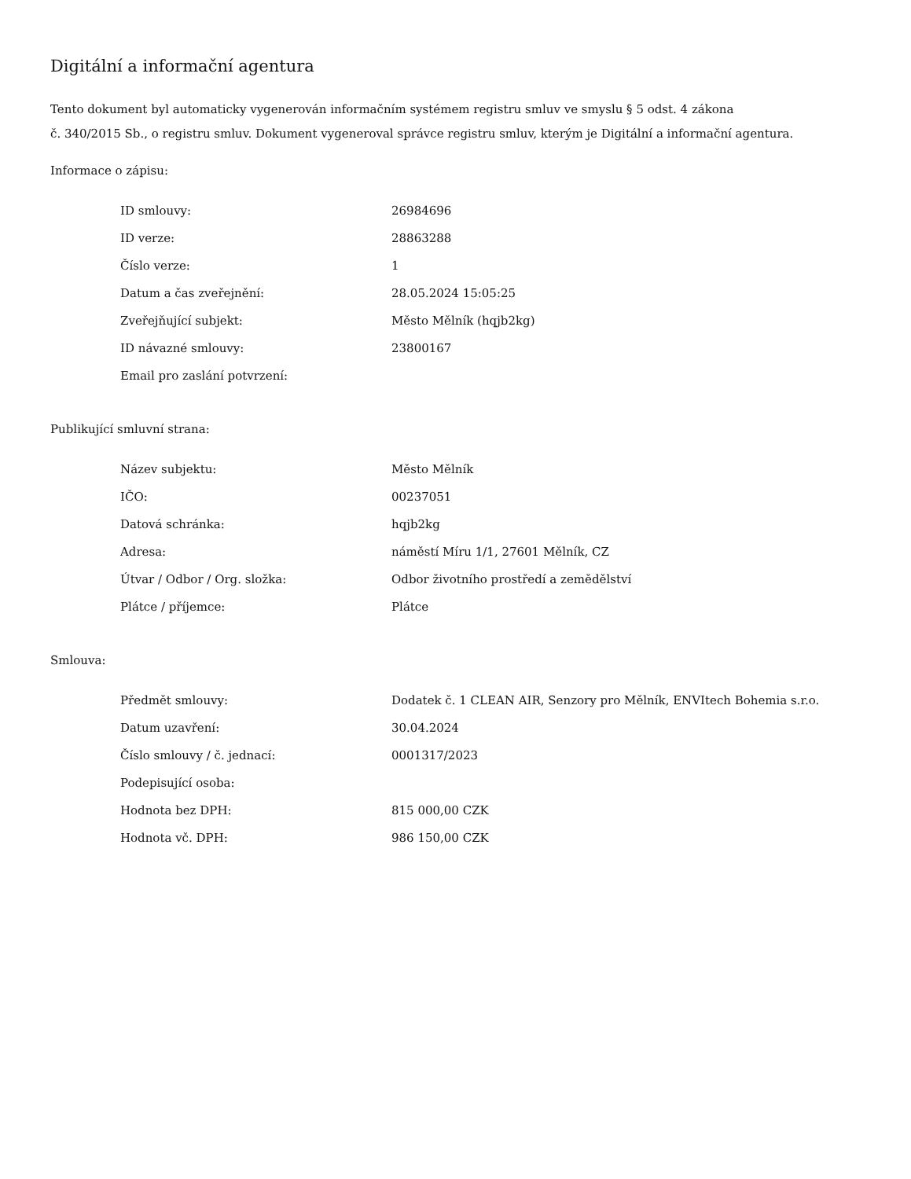Digitální a informační agentura
Tento dokument byl automaticky vygenerován informačním systémem registru smluv ve smyslu § 5 odst. 4 zákona
č. 340/2015 Sb., o registru smluv. Dokument vygeneroval správce registru smluv, kterým je Digitální a informační agentura.
Informace o zápisu:
| ID smlouvy: | 26984696 |
| ID verze: | 28863288 |
| Číslo verze: | 1 |
| Datum a čas zveřejnění: | 28.05.2024 15:05:25 |
| Zveřejňující subjekt: | Město Mělník (hqjb2kg) |
| ID návazné smlouvy: | 23800167 |
| Email pro zaslání potvrzení: | |
Publikující smluvní strana:
| Název subjektu: | Město Mělník |
| IČO: | 00237051 |
| Datová schránka: | hqjb2kg |
| Adresa: | náměstí Míru 1/1, 27601 Mělník, CZ |
| Útvar / Odbor / Org. složka: | Odbor životního prostředí a zemědělství |
| Plátce / příjemce: | Plátce |
Smlouva:
| Předmět smlouvy: | Dodatek č. 1 CLEAN AIR, Senzory pro Mělník, ENVItech Bohemia s.r.o. |
| Datum uzavření: | 30.04.2024 |
| Číslo smlouvy / č. jednací: | 0001317/2023 |
| Podepisující osoba: | |
| Hodnota bez DPH: | 815 000,00 CZK |
| Hodnota vč. DPH: | 986 150,00 CZK |